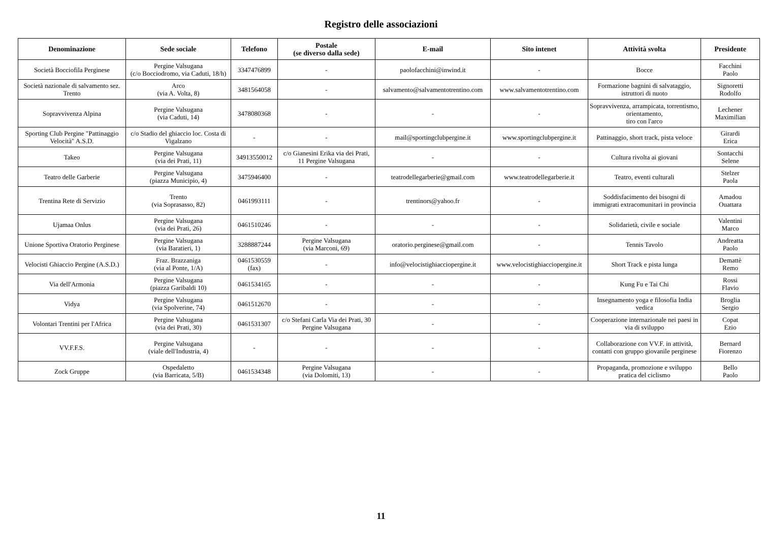Registro delle associazioni
| Denominazione | Sede sociale | Telefono | Postale (se diverso dalla sede) | E-mail | Sito intenet | Attività svolta | Presidente |
| --- | --- | --- | --- | --- | --- | --- | --- |
| Società Bocciofila Perginese | Pergine Valsugana (c/o Bocciodromo, via Caduti, 18/h) | 3347476899 | - | paolofacchini@inwind.it | - | Bocce | Facchini Paolo |
| Società nazionale di salvamento sez. Trento | Arco (via A. Volta, 8) | 3481564058 | - | salvamento@salvamentotrentino.com | www.salvamentotrentino.com | Formazione bagnini di salvataggio, istruttori di nuoto | Signoretti Rodolfo |
| Sopravvivenza Alpina | Pergine Valsugana (via Caduti, 14) | 3478080368 | - | - | - | Sopravvivenza, arrampicata, torrentismo, orientamento, tiro con l'arco | Lechener Maximilian |
| Sporting Club Pergine "Pattinaggio Velocità" A.S.D. | c/o Stadio del ghiaccio loc. Costa di Vigalzano | - | - | mail@sportingclubpergine.it | www.sportingclubpergine.it | Pattinaggio, short track, pista veloce | Girardi Erica |
| Takeo | Pergine Valsugana (via dei Prati, 11) | 34913550012 | c/o Gianesini Erika via dei Prati, 11 Pergine Valsugana | - | - | Cultura rivolta ai giovani | Sontacchi Selene |
| Teatro delle Garberie | Pergine Valsugana (piazza Municipio, 4) | 3475946400 | - | teatrodellegarberie@gmail.com | www.teatrodellegarberie.it | Teatro, eventi culturali | Stelzer Paola |
| Trentina Rete di Servizio | Trento (via Soprasasso, 82) | 0461993111 | - | trentinors@yahoo.fr | - | Soddisfacimento dei bisogni di immigrati extracomunitari in provincia | Amadou Ouattara |
| Ujamaa Onlus | Pergine Valsugana (via dei Prati, 26) | 0461510246 | - | - | - | Solidarietà, civile e sociale | Valentini Marco |
| Unione Sportiva Oratorio Perginese | Pergine Valsugana (via Baratieri, 1) | 3288887244 | Pergine Valsugana (via Marconi, 69) | oratorio.perginese@gmail.com | - | Tennis Tavolo | Andreatta Paolo |
| Velocisti Ghiaccio Pergine (A.S.D.) | Fraz. Brazzaniga (via al Ponte, 1/A) | 0461530559 (fax) | - | info@velocistighiacciopergine.it | www.velocistighiacciopergine.it | Short Track e pista lunga | Demattè Remo |
| Via dell'Armonia | Pergine Valsugana (piazza Garibaldi 10) | 0461534165 | - | - | - | Kung Fu e Tai Chi | Rossi Flavio |
| Vidya | Pergine Valsugana (via Spolverine, 74) | 0461512670 | - | - | - | Insegnamento yoga e filosofia India vedica | Broglia Sergio |
| Volontari Trentini per l'Africa | Pergine Valsugana (via dei Prati, 30) | 0461531307 | c/o Stefani Carla Via dei Prati, 30 Pergine Valsugana | - | - | Cooperazione internazionale nei paesi in via di sviluppo | Copat Ezio |
| VV.F.F.S. | Pergine Valsugana (viale dell'Industria, 4) | - | - | - | - | Collaborazione con VV.F. in attività, contatti con gruppo giovanile perginese | Bernard Fiorenzo |
| Zock Gruppe | Ospedaletto (via Barricata, 5/B) | 0461534348 | Pergine Valsugana (via Dolomiti, 13) | - | - | Propaganda, promozione e sviluppo pratica del ciclismo | Bello Paolo |
11